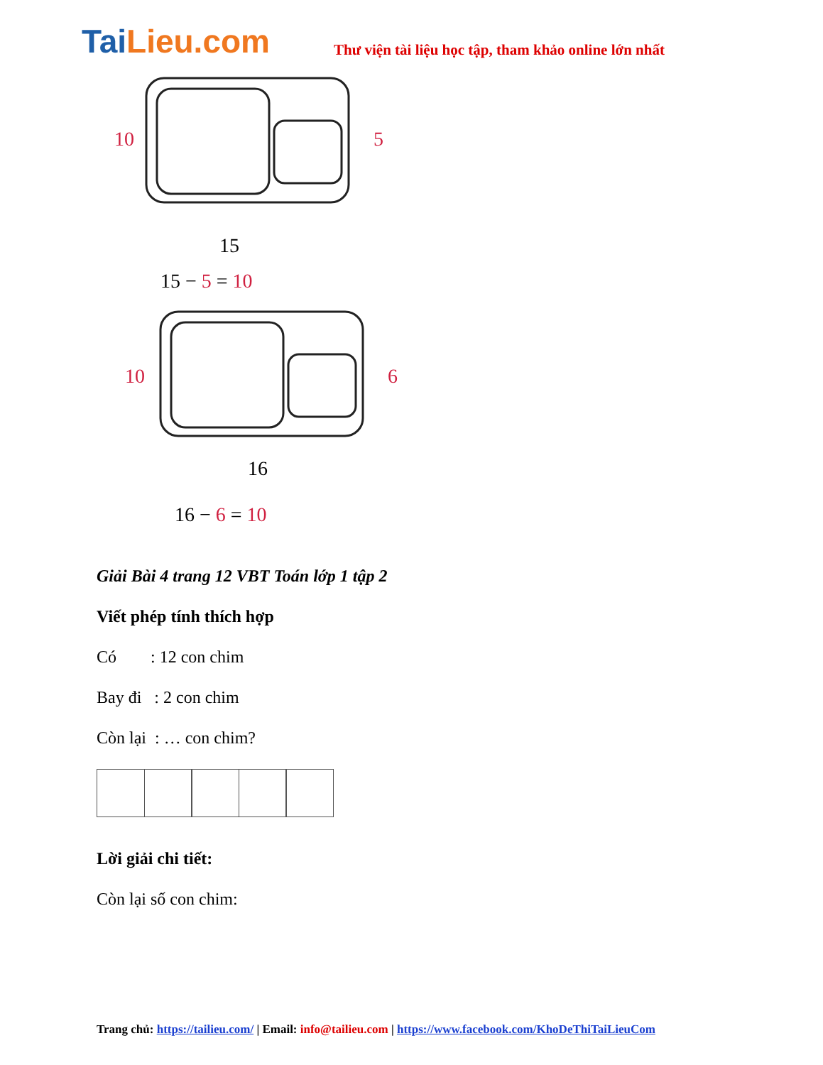TaiLieu.com
Thư viện tài liệu học tập, tham khảo online lớn nhất
10
5
15
15 − 5 = 10
10
6
16
16 − 6 = 10
Giải Bài 4 trang 12 VBT Toán lớp 1 tập 2
Viết phép tính thích hợp
Có : 12 con chim
Bay đi : 2 con chim
Còn lại : … con chim?
Lời giải chi tiết:
Còn lại số con chim:
Trang chủ: https://tailieu.com/ | Email: info@tailieu.com | https://www.facebook.com/KhoDeThiTaiLieuCom